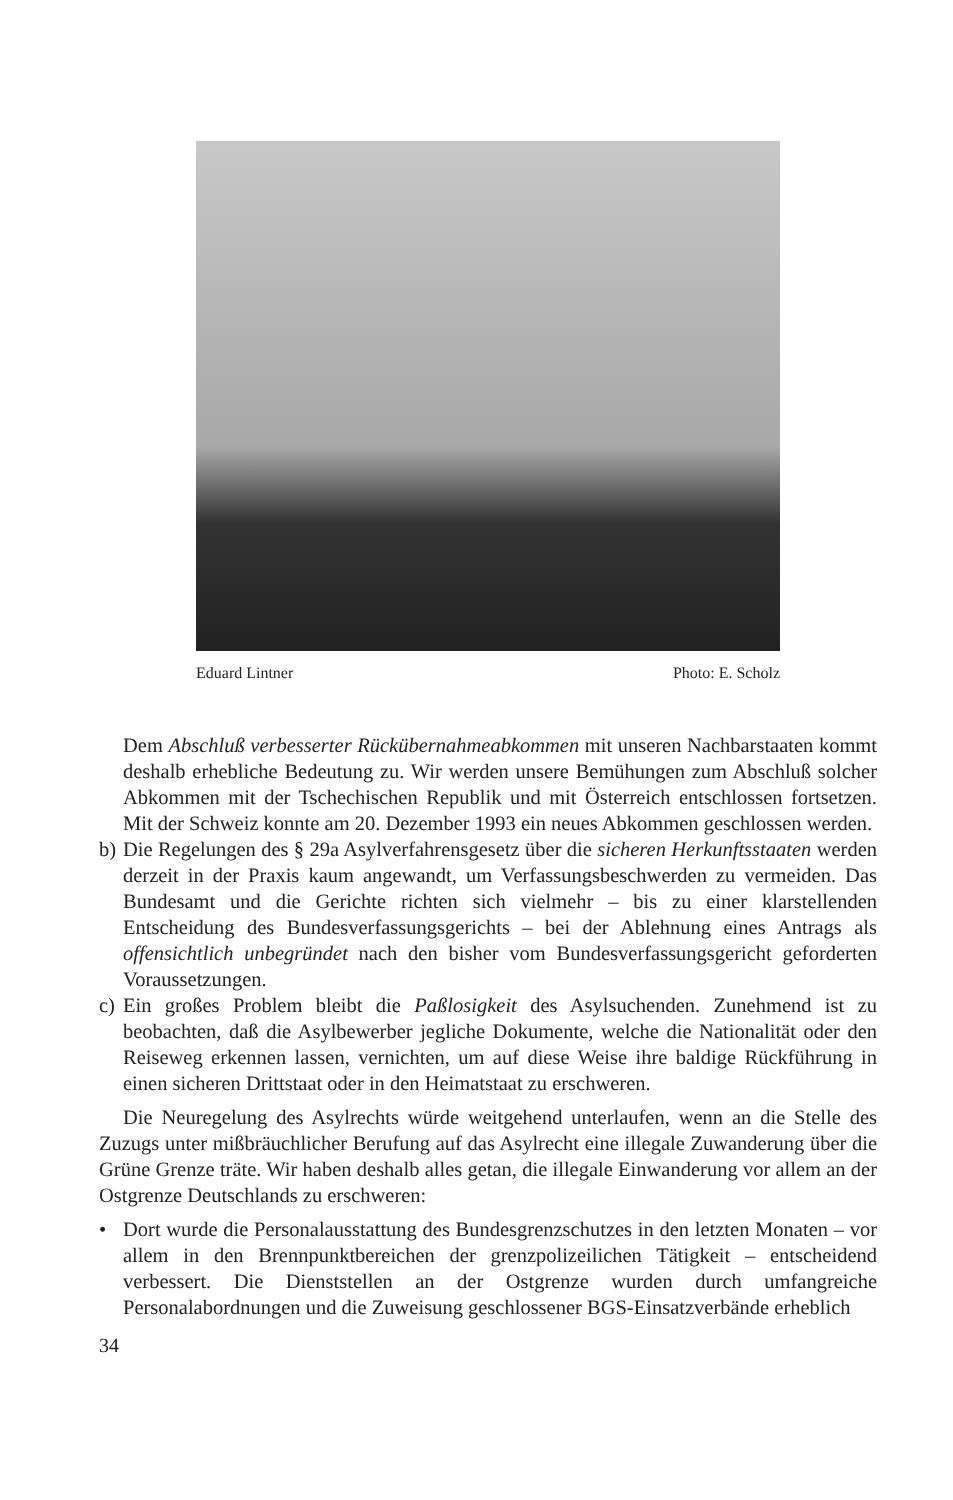Eduard Lintner Photo: E. Scholz
Dem Abschluß verbesserter Rückübernahmeabkommen mit unseren Nachbarstaaten kommt deshalb erhebliche Bedeutung zu. Wir werden unsere Bemühungen zum Abschluß solcher Abkommen mit der Tschechischen Republik und mit Österreich entschlossen fortsetzen. Mit der Schweiz konnte am 20. Dezember 1993 ein neues Abkommen geschlossen werden.
b)
Die Regelungen des § 29a Asylverfahrensgesetz über die sicheren Herkunftsstaaten werden derzeit in der Praxis kaum angewandt, um Verfassungsbeschwerden zu vermeiden. Das Bundesamt und die Gerichte richten sich vielmehr – bis zu einer klarstellenden Entscheidung des Bundesverfassungsgerichts – bei der Ablehnung eines Antrags als offensichtlich unbegründet nach den bisher vom Bundesverfassungsgericht geforderten Voraussetzungen.
c)
Ein großes Problem bleibt die Paßlosigkeit des Asylsuchenden. Zunehmend ist zu beobachten, daß die Asylbewerber jegliche Dokumente, welche die Nationalität oder den Reiseweg erkennen lassen, vernichten, um auf diese Weise ihre baldige Rückführung in einen sicheren Drittstaat oder in den Heimatstaat zu erschweren.
Die Neuregelung des Asylrechts würde weitgehend unterlaufen, wenn an die Stelle des Zuzugs unter mißbräuchlicher Berufung auf das Asylrecht eine illegale Zuwanderung über die Grüne Grenze träte. Wir haben deshalb alles getan, die illegale Einwanderung vor allem an der Ostgrenze Deutschlands zu erschweren:
• Dort wurde die Personalausstattung des Bundesgrenzschutzes in den letzten Monaten – vor allem in den Brennpunktbereichen der grenzpolizeilichen Tätigkeit – entscheidend verbessert. Die Dienststellen an der Ostgrenze wurden durch umfangreiche Personalabordnungen und die Zuweisung geschlossener BGS-Einsatzverbände erheblich
34